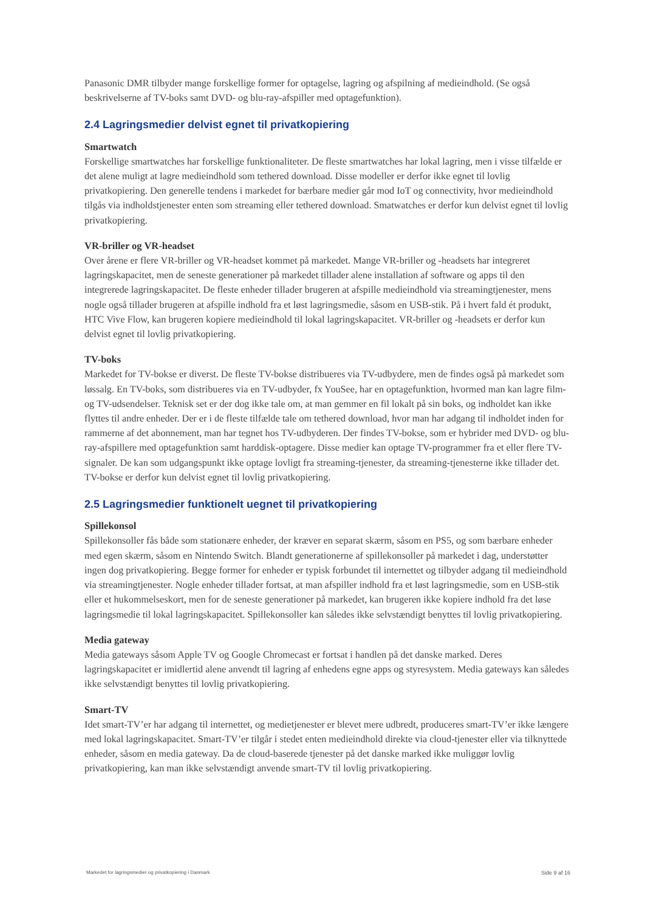Panasonic DMR tilbyder mange forskellige former for optagelse, lagring og afspilning af medieindhold. (Se også beskrivelserne af TV-boks samt DVD- og blu-ray-afspiller med optagefunktion).
2.4 Lagringsmedier delvist egnet til privatkopiering
Smartwatch
Forskellige smartwatches har forskellige funktionaliteter. De fleste smartwatches har lokal lagring, men i visse tilfælde er det alene muligt at lagre medieindhold som tethered download. Disse modeller er derfor ikke egnet til lovlig privatkopiering. Den generelle tendens i markedet for bærbare medier går mod IoT og connectivity, hvor medieindhold tilgås via indholdstjenester enten som streaming eller tethered download. Smatwatches er derfor kun delvist egnet til lovlig privatkopiering.
VR-briller og VR-headset
Over årene er flere VR-briller og VR-headset kommet på markedet. Mange VR-briller og -headsets har integreret lagringskapacitet, men de seneste generationer på markedet tillader alene installation af software og apps til den integrerede lagringskapacitet. De fleste enheder tillader brugeren at afspille medieindhold via streamingtjenester, mens nogle også tillader brugeren at afspille indhold fra et løst lagringsmedie, såsom en USB-stik. På i hvert fald ét produkt, HTC Vive Flow, kan brugeren kopiere medieindhold til lokal lagringskapacitet. VR-briller og -headsets er derfor kun delvist egnet til lovlig privatkopiering.
TV-boks
Markedet for TV-bokse er diverst. De fleste TV-bokse distribueres via TV-udbydere, men de findes også på markedet som løssalg. En TV-boks, som distribueres via en TV-udbyder, fx YouSee, har en optagefunktion, hvormed man kan lagre film- og TV-udsendelser. Teknisk set er der dog ikke tale om, at man gemmer en fil lokalt på sin boks, og indholdet kan ikke flyttes til andre enheder. Der er i de fleste tilfælde tale om tethered download, hvor man har adgang til indholdet inden for rammerne af det abonnement, man har tegnet hos TV-udbyderen. Der findes TV-bokse, som er hybrider med DVD- og blu-ray-afspillere med optagefunktion samt harddisk-optagere. Disse medier kan optage TV-programmer fra et eller flere TV-signaler. De kan som udgangspunkt ikke optage lovligt fra streaming-tjenester, da streaming-tjenesterne ikke tillader det. TV-bokse er derfor kun delvist egnet til lovlig privatkopiering.
2.5 Lagringsmedier funktionelt uegnet til privatkopiering
Spillekonsol
Spillekonsoller fås både som stationære enheder, der kræver en separat skærm, såsom en PS5, og som bærbare enheder med egen skærm, såsom en Nintendo Switch. Blandt generationerne af spillekonsoller på markedet i dag, understøtter ingen dog privatkopiering. Begge former for enheder er typisk forbundet til internettet og tilbyder adgang til medieindhold via streamingtjenester. Nogle enheder tillader fortsat, at man afspiller indhold fra et løst lagringsmedie, som en USB-stik eller et hukommelseskort, men for de seneste generationer på markedet, kan brugeren ikke kopiere indhold fra det løse lagringsmedie til lokal lagringskapacitet. Spillekonsoller kan således ikke selvstændigt benyttes til lovlig privatkopiering.
Media gateway
Media gateways såsom Apple TV og Google Chromecast er fortsat i handlen på det danske marked. Deres lagringskapacitet er imidlertid alene anvendt til lagring af enhedens egne apps og styresystem. Media gateways kan således ikke selvstændigt benyttes til lovlig privatkopiering.
Smart-TV
Idet smart-TV’er har adgang til internettet, og medietjenester er blevet mere udbredt, produceres smart-TV’er ikke længere med lokal lagringskapacitet. Smart-TV’er tilgår i stedet enten medieindhold direkte via cloud-tjenester eller via tilknyttede enheder, såsom en media gateway. Da de cloud-baserede tjenester på det danske marked ikke muliggør lovlig privatkopiering, kan man ikke selvstændigt anvende smart-TV til lovlig privatkopiering.
Markedet for lagringsmedier og privatkopiering i Danmark Side 9 af 16